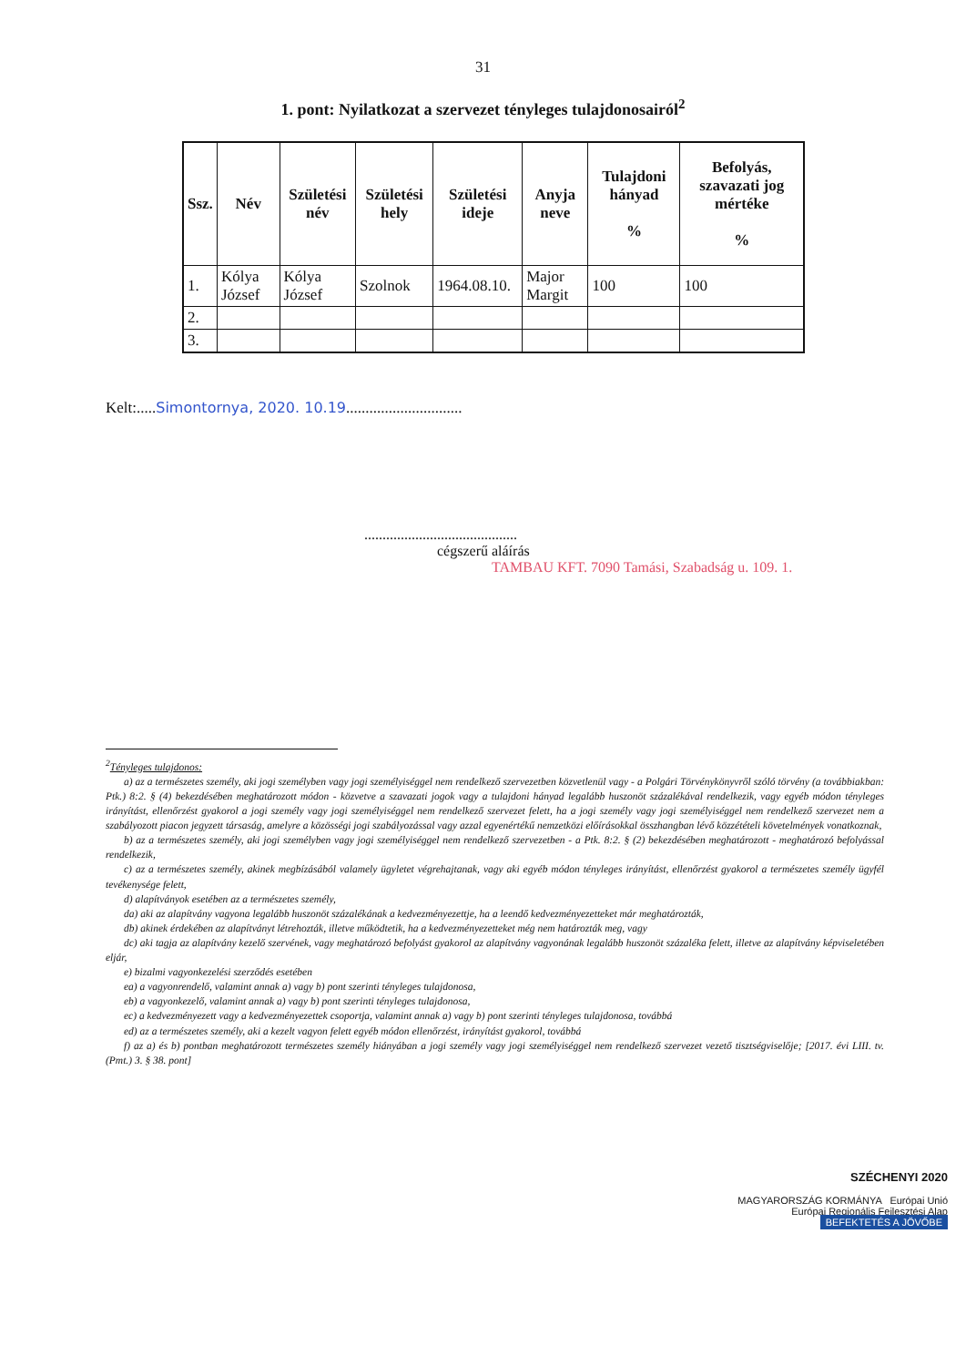31
1. pont: Nyilatkozat a szervezet tényleges tulajdonosairól<sup>2</sup>
| Ssz. | Név | Születési név | Születési hely | Születési ideje | Anyja neve | Tulajdoni hányad % | Befolyás, szavazati jog mértéke % |
| --- | --- | --- | --- | --- | --- | --- | --- |
| 1. | Kólya József | Kólya József | Szolnok | 1964.08.10. | Major Margit | 100 | 100 |
| 2. | | | | | | | |
| 3. | | | | | | | |
Kelt:.....Simontornya, 2020. 10.19..............................
..........................................
cégszerű aláírás
TAMBAU KFT. 7090 Tamási, Szabadság u. 109. 1.
<sup>2</sup> Tényleges tulajdonos:
a) az a természetes személy, aki jogi személyben vagy jogi személyiséggel nem rendelkező szervezetben közvetlenül vagy - a Polgári Törvénykönyvről szóló törvény (a továbbiakban: Ptk.) 8:2. § (4) bekezdésében meghatározott módon - közvetve a szavazati jogok vagy a tulajdoni hányad legalább huszonöt százalékával rendelkezik, vagy egyéb módon tényleges irányítást, ellenőrzést gyakorol a jogi személy vagy jogi személyiséggel nem rendelkező szervezet felett, ha a jogi személy vagy jogi személyiséggel nem rendelkező szervezet nem a szabályozott piacon jegyzett társaság, amelyre a közösségi jogi szabályozással vagy azzal egyenértékű nemzetközi előírásokkal összhangban lévő közzétételi követelmények vonatkoznak,
b) az a természetes személy, aki jogi személyben vagy jogi személyiséggel nem rendelkező szervezetben - a Ptk. 8:2. § (2) bekezdésében meghatározott - meghatározó befolyással rendelkezik,
c) az a természetes személy, akinek megbízásából valamely ügyletet végrehajtanak, vagy aki egyéb módon tényleges irányítást, ellenőrzést gyakorol a természetes személy ügyfél tevékenysége felett,
d) alapítványok esetében az a természetes személy,
da) aki az alapítvány vagyona legalább huszonöt százalékának a kedvezményezettje, ha a leendő kedvezményezetteket már meghatározták,
db) akinek érdekében az alapítványt létrehozták, illetve működtetik, ha a kedvezményezetteket még nem határozták meg, vagy
dc) aki tagja az alapítvány kezelő szervének, vagy meghatározó befolyást gyakorol az alapítvány vagyonának legalább huszonöt százaléka felett, illetve az alapítvány képviseletében eljár,
e) bizalmi vagyonkezelési szerződés esetében
ea) a vagyonrendelő, valamint annak a) vagy b) pont szerinti tényleges tulajdonosa,
eb) a vagyonkezelő, valamint annak a) vagy b) pont szerinti tényleges tulajdonosa,
ec) a kedvezményezett vagy a kedvezményezettek csoportja, valamint annak a) vagy b) pont szerinti tényleges tulajdonosa, továbbá
ed) az a természetes személy, aki a kezelt vagyon felett egyéb módon ellenőrzést, irányítást gyakorol, továbbá
f) az a) és b) pontban meghatározott természetes személy hiányában a jogi személy vagy jogi személyiséggel nem rendelkező szervezet vezető tisztségviselője; [2017. évi LIII. tv. (Pmt.) 3. § 38. pont]
SZÉCHENYI 2020
MAGYARORSZÁG KORMÁNYA Európai Unió
Európai Regionális Fejlesztési Alap
BEFEKTETÉS A JÖVŐBE